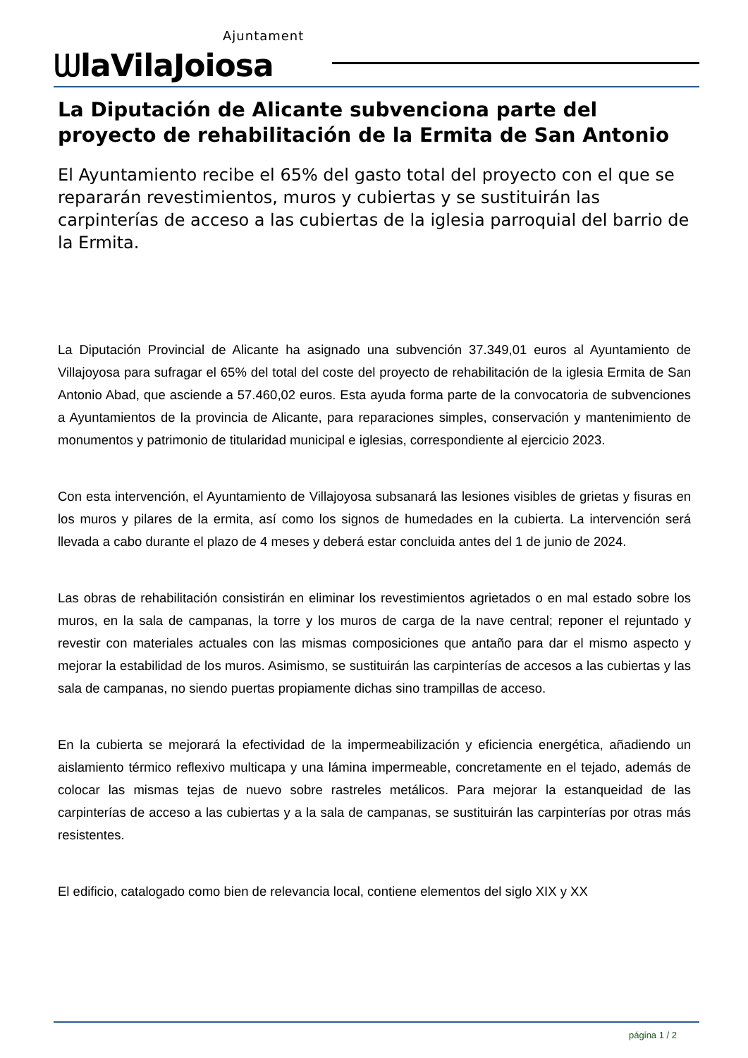Ajuntament
ᗯlaVilaJoiosa
La Diputación de Alicante subvenciona parte del proyecto de rehabilitación de la Ermita de San Antonio
El Ayuntamiento recibe el 65% del gasto total del proyecto con el que se repararán revestimientos, muros y cubiertas y se sustituirán las carpinterías de acceso a las cubiertas de la iglesia parroquial del barrio de la Ermita.
La Diputación Provincial de Alicante ha asignado una subvención 37.349,01 euros al Ayuntamiento de Villajoyosa para sufragar el 65% del total del coste del proyecto de rehabilitación de la iglesia Ermita de San Antonio Abad, que asciende a 57.460,02 euros. Esta ayuda forma parte de la convocatoria de subvenciones a Ayuntamientos de la provincia de Alicante, para reparaciones simples, conservación y mantenimiento de monumentos y patrimonio de titularidad municipal e iglesias, correspondiente al ejercicio 2023.
Con esta intervención, el Ayuntamiento de Villajoyosa subsanará las lesiones visibles de grietas y fisuras en los muros y pilares de la ermita, así como los signos de humedades en la cubierta. La intervención será llevada a cabo durante el plazo de 4 meses y deberá estar concluida antes del 1 de junio de 2024.
Las obras de rehabilitación consistirán en eliminar los revestimientos agrietados o en mal estado sobre los muros, en la sala de campanas, la torre y los muros de carga de la nave central; reponer el rejuntado y revestir con materiales actuales con las mismas composiciones que antaño para dar el mismo aspecto y mejorar la estabilidad de los muros. Asimismo, se sustituirán las carpinterías de accesos a las cubiertas y las sala de campanas, no siendo puertas propiamente dichas sino trampillas de acceso.
En la cubierta se mejorará la efectividad de la impermeabilización y eficiencia energética, añadiendo un aislamiento térmico reflexivo multicapa y una lámina impermeable, concretamente en el tejado, además de colocar las mismas tejas de nuevo sobre rastreles metálicos. Para mejorar la estanqueidad de las carpinterías de acceso a las cubiertas y a la sala de campanas, se sustituirán las carpinterías por otras más resistentes.
El edificio, catalogado como bien de relevancia local, contiene elementos del siglo XIX y XX
página 1 / 2